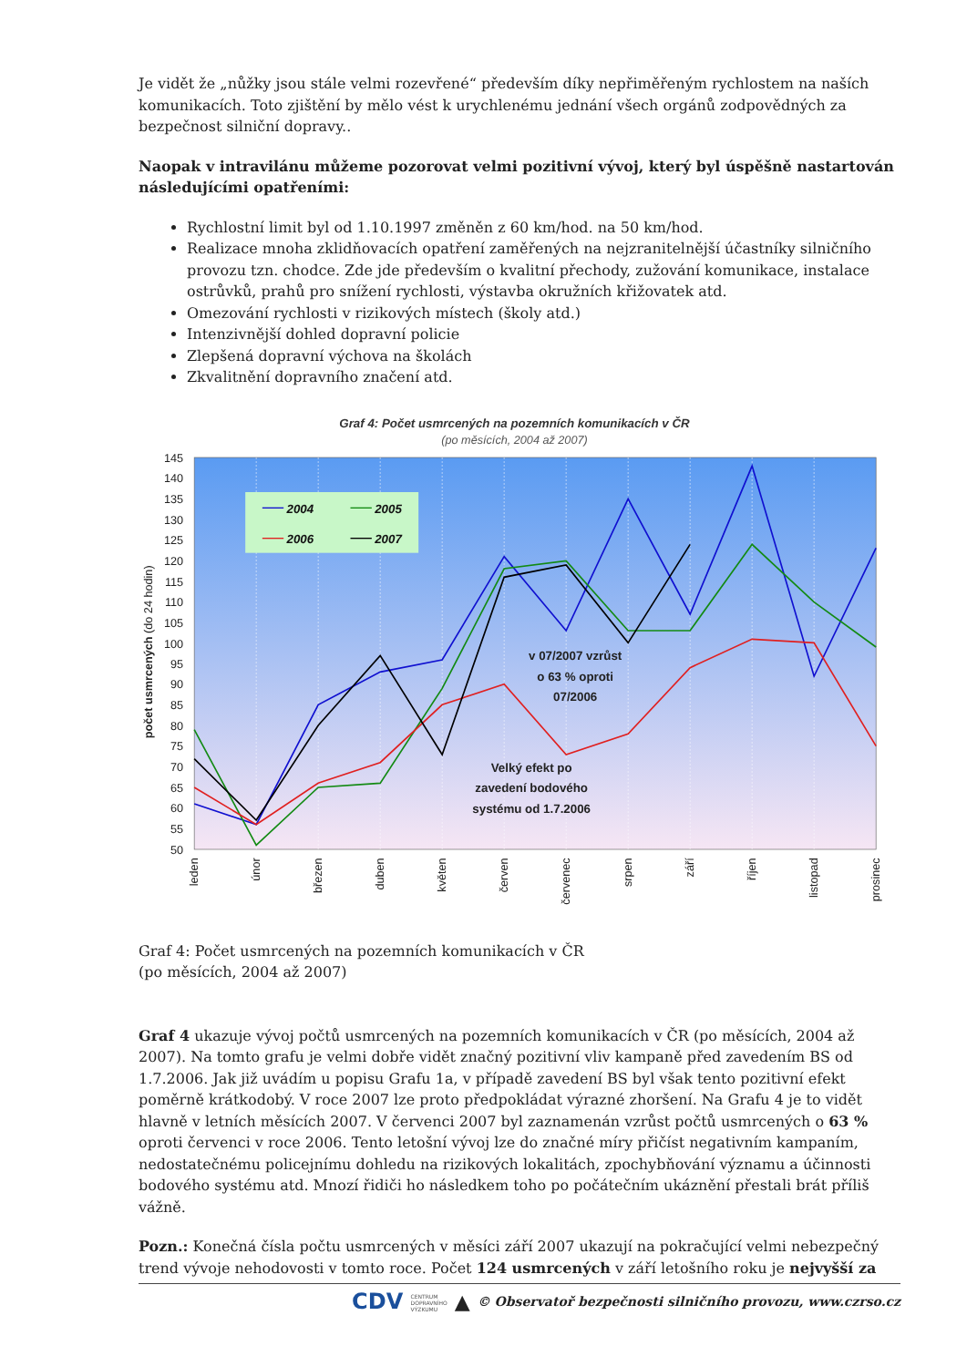Je vidět že „nůžky jsou stále velmi rozevřené“ především díky nepřiměřeným rychlostem na naších komunikacích. Toto zjištění by mělo vést k urychlenému jednání všech orgánů zodpovědných za bezpečnost silniční dopravy..
Naopak v intravilánu můžeme pozorovat velmi pozitivní vývoj, který byl úspěšně nastartován následujícími opatřeními:
Rychlostní limit byl od 1.10.1997 změněn z 60 km/hod. na 50 km/hod.
Realizace mnoha zklidňovacích opatření zaměřených na nejzranitelnější účastníky silničního provozu tzn. chodce. Zde jde především o kvalitní přechody, zužování komunikace, instalace ostrůvků, prahů pro snížení rychlosti, výstavba okružních křižovatek atd.
Omezování rychlosti v rizikových místech (školy atd.)
Intenzivnější dohled dopravní policie
Zlepšená dopravní výchova na školách
Zkvalitnění dopravního značení atd.
Graf 4: Počet usmrcených na pozemních komunikacích v ČR
(po měsících, 2004 až 2007)
145
140
135
130
125
120
115
110
105
100
95
90
85
80
75
70
65
60
55
50
počet usmrcených (do 24 hodin)
2004
2005
2006
2007
v 07/2007 vzrůst
o 63 % oproti
07/2006
Velký efekt po
zavedení bodového
systému od 1.7.2006
leden
únor
březen
duben
květen
červen
červenec
srpen
září
říjen
listopad
prosinec
Graf 4: Počet usmrcených na pozemních komunikacích v ČR
(po měsících, 2004 až 2007)
Graf 4 ukazuje vývoj počtů usmrcených na pozemních komunikacích v ČR (po měsících, 2004 až 2007). Na tomto grafu je velmi dobře vidět značný pozitivní vliv kampaně před zavedením BS od 1.7.2006. Jak již uvádím u popisu Grafu 1a, v případě zavedení BS byl však tento pozitivní efekt poměrně krátkodobý. V roce 2007 lze proto předpokládat výrazné zhoršení. Na Grafu 4 je to vidět hlavně v letních měsících 2007. V červenci 2007 byl zaznamenán vzrůst počtů usmrcených o 63 % oproti červenci v roce 2006. Tento letošní vývoj lze do značné míry přičíst negativním kampaním, nedostatečnému policejnímu dohledu na rizikových lokalitách, zpochybňování významu a účinnosti bodového systému atd. Mnozí řidiči ho následkem toho po počátečním ukáznění přestali brát příliš vážně.
Pozn.: Konečná čísla počtu usmrcených v měsíci září 2007 ukazují na pokračující velmi nebezpečný trend vývoje nehodovosti v tomto roce. Počet 124 usmrcených v září letošního roku je nejvyšší za
CDV CENTRUM
DOPRAVNÍHO
VÝZKUMU ▲ © Observatoř bezpečnosti silničního provozu, www.czrso.cz